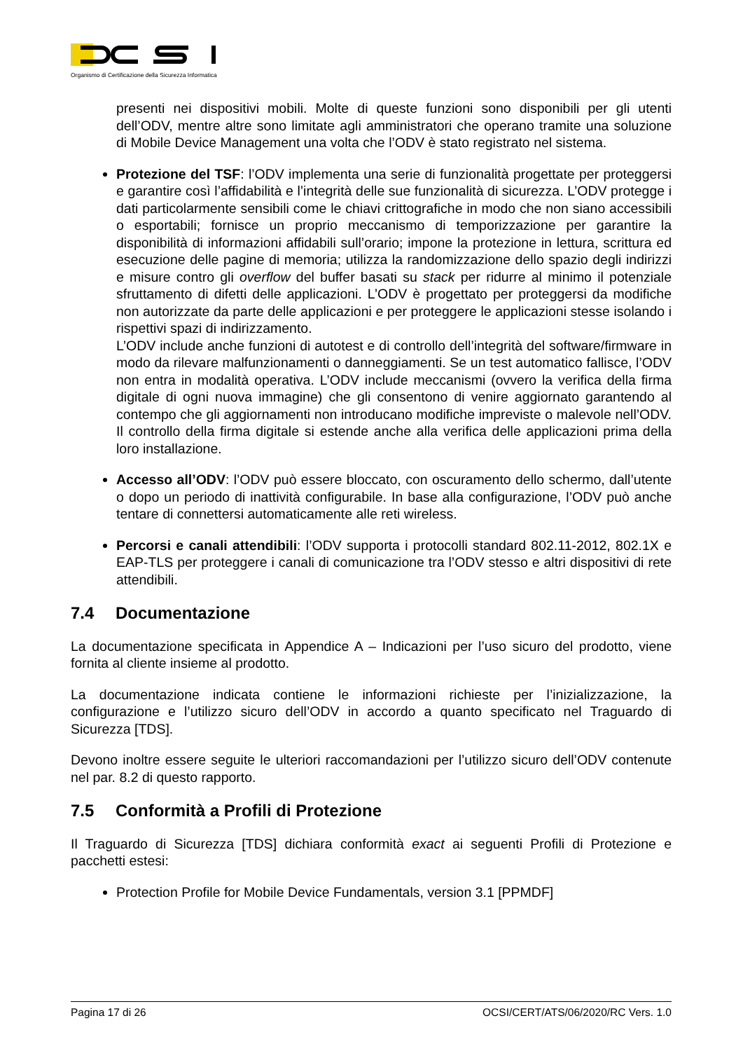Organismo di Certificazione della Sicurezza Informatica
presenti nei dispositivi mobili. Molte di queste funzioni sono disponibili per gli utenti dell’ODV, mentre altre sono limitate agli amministratori che operano tramite una soluzione di Mobile Device Management una volta che l’ODV è stato registrato nel sistema.
Protezione del TSF: l’ODV implementa una serie di funzionalità progettate per proteggersi e garantire così l’affidabilità e l’integrità delle sue funzionalità di sicurezza. L’ODV protegge i dati particolarmente sensibili come le chiavi crittografiche in modo che non siano accessibili o esportabili; fornisce un proprio meccanismo di temporizzazione per garantire la disponibilità di informazioni affidabili sull’orario; impone la protezione in lettura, scrittura ed esecuzione delle pagine di memoria; utilizza la randomizzazione dello spazio degli indirizzi e misure contro gli overflow del buffer basati su stack per ridurre al minimo il potenziale sfruttamento di difetti delle applicazioni. L’ODV è progettato per proteggersi da modifiche non autorizzate da parte delle applicazioni e per proteggere le applicazioni stesse isolando i rispettivi spazi di indirizzamento.
L’ODV include anche funzioni di autotest e di controllo dell’integrità del software/firmware in modo da rilevare malfunzionamenti o danneggiamenti. Se un test automatico fallisce, l’ODV non entra in modalità operativa. L’ODV include meccanismi (ovvero la verifica della firma digitale di ogni nuova immagine) che gli consentono di venire aggiornato garantendo al contempo che gli aggiornamenti non introducano modifiche impreviste o malevole nell’ODV. Il controllo della firma digitale si estende anche alla verifica delle applicazioni prima della loro installazione.
Accesso all’ODV: l’ODV può essere bloccato, con oscuramento dello schermo, dall’utente o dopo un periodo di inattività configurabile. In base alla configurazione, l’ODV può anche tentare di connettersi automaticamente alle reti wireless.
Percorsi e canali attendibili: l’ODV supporta i protocolli standard 802.11-2012, 802.1X e EAP-TLS per proteggere i canali di comunicazione tra l’ODV stesso e altri dispositivi di rete attendibili.
7.4 Documentazione
La documentazione specificata in Appendice A – Indicazioni per l’uso sicuro del prodotto, viene fornita al cliente insieme al prodotto.
La documentazione indicata contiene le informazioni richieste per l’inizializzazione, la configurazione e l’utilizzo sicuro dell’ODV in accordo a quanto specificato nel Traguardo di Sicurezza [TDS].
Devono inoltre essere seguite le ulteriori raccomandazioni per l’utilizzo sicuro dell’ODV contenute nel par. 8.2 di questo rapporto.
7.5 Conformità a Profili di Protezione
Il Traguardo di Sicurezza [TDS] dichiara conformità exact ai seguenti Profili di Protezione e pacchetti estesi:
Protection Profile for Mobile Device Fundamentals, version 3.1 [PPMDF]
Pagina 17 di 26 OCSI/CERT/ATS/06/2020/RC Vers. 1.0